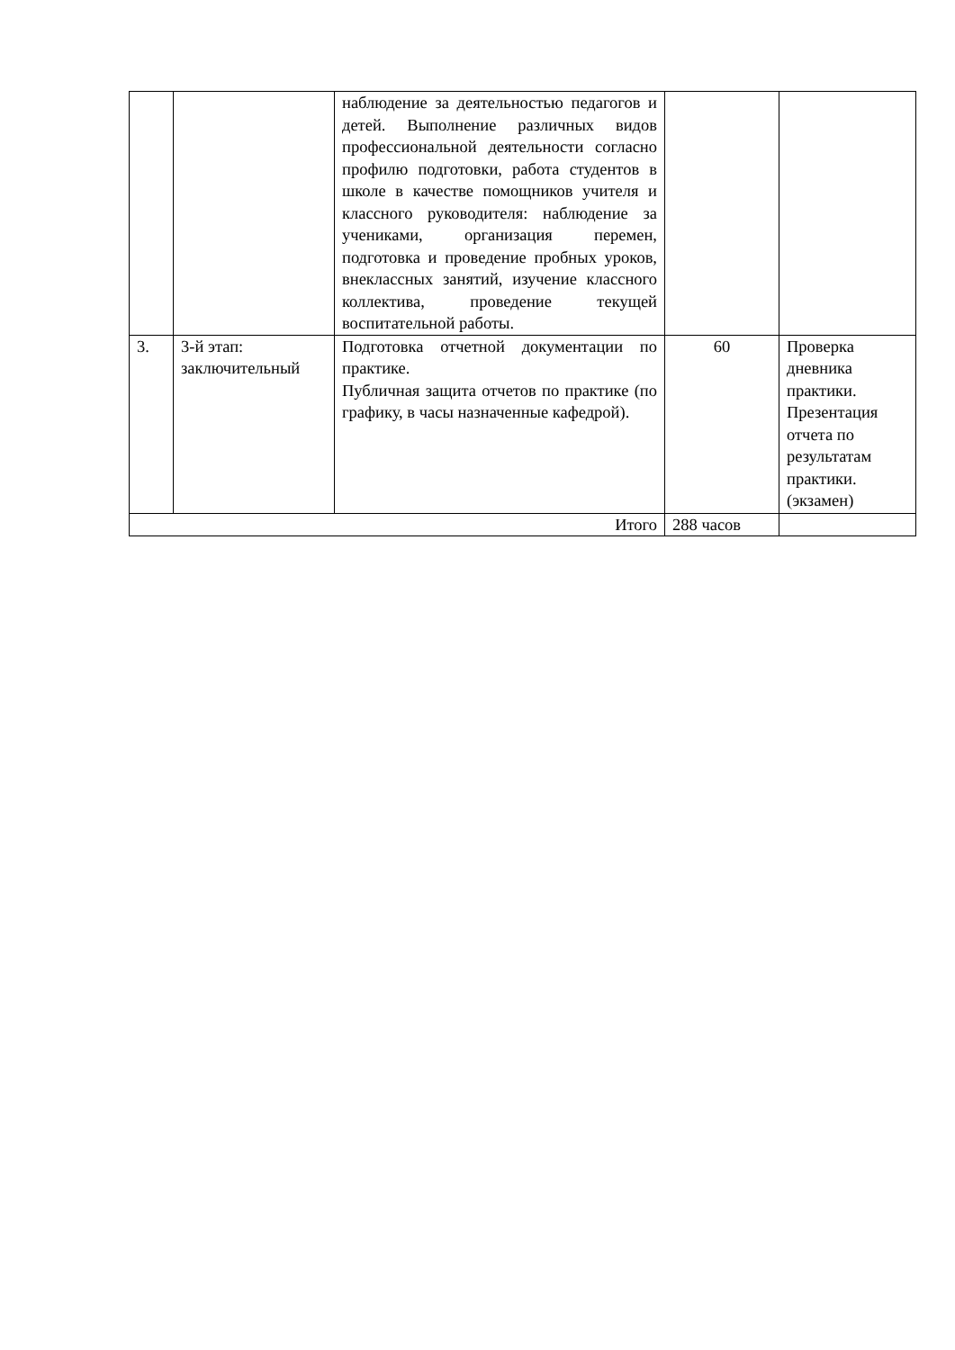| | | наблюдение за деятельностью педагогов и детей. Выполнение различных видов профессиональной деятельности согласно профилю подготовки, работа студентов в школе в качестве помощников учителя и классного руководителя: наблюдение за учениками, организация перемен, подготовка и проведение пробных уроков, внеклассных занятий, изучение классного коллектива, проведение текущей воспитательной работы. | | |
| 3. | 3-й этап: заключительный | Подготовка отчетной документации по практике. Публичная защита отчетов по практике (по графику, в часы назначенные кафедрой). | 60 | Проверка дневника практики. Презентация отчета по результатам практики. (экзамен) |
| Итого | | | 288 часов | |